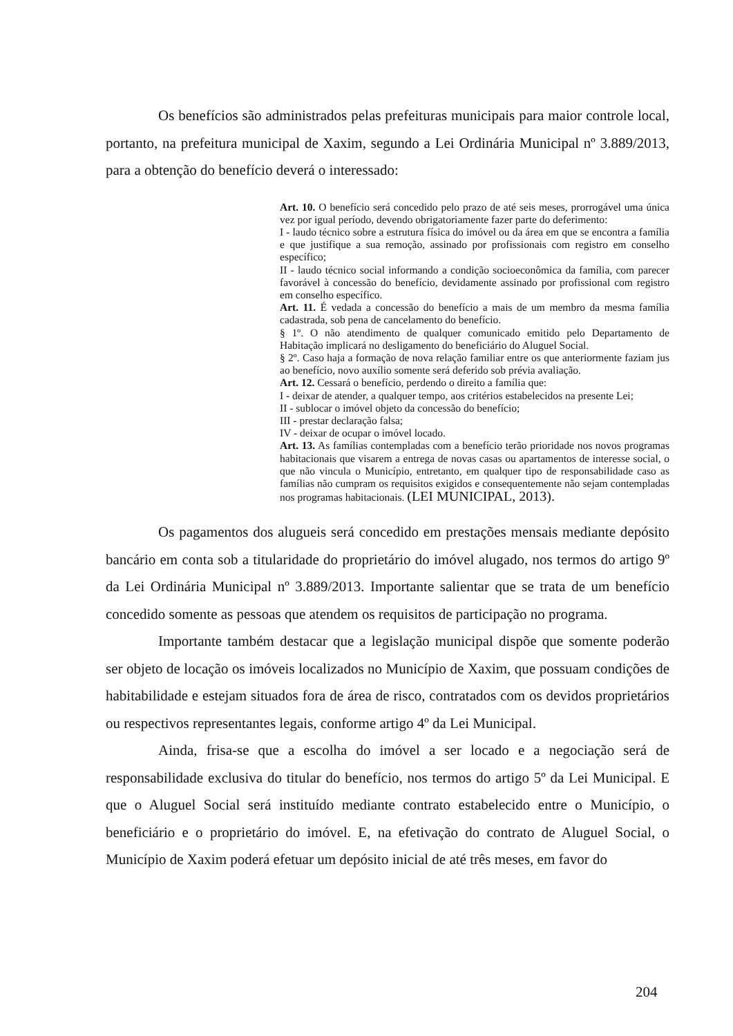Os benefícios são administrados pelas prefeituras municipais para maior controle local, portanto, na prefeitura municipal de Xaxim, segundo a Lei Ordinária Municipal nº 3.889/2013, para a obtenção do benefício deverá o interessado:
Art. 10. O benefício será concedido pelo prazo de até seis meses, prorrogável uma única vez por igual período, devendo obrigatoriamente fazer parte do deferimento:
I - laudo técnico sobre a estrutura física do imóvel ou da área em que se encontra a família e que justifique a sua remoção, assinado por profissionais com registro em conselho específico;
II - laudo técnico social informando a condição socioeconômica da família, com parecer favorável à concessão do benefício, devidamente assinado por profissional com registro em conselho específico.
Art. 11. É vedada a concessão do benefício a mais de um membro da mesma família cadastrada, sob pena de cancelamento do benefício.
§ 1º. O não atendimento de qualquer comunicado emitido pelo Departamento de Habitação implicará no desligamento do beneficiário do Aluguel Social.
§ 2º. Caso haja a formação de nova relação familiar entre os que anteriormente faziam jus ao benefício, novo auxílio somente será deferido sob prévia avaliação.
Art. 12. Cessará o benefício, perdendo o direito a família que:
I - deixar de atender, a qualquer tempo, aos critérios estabelecidos na presente Lei;
II - sublocar o imóvel objeto da concessão do benefício;
III - prestar declaração falsa;
IV - deixar de ocupar o imóvel locado.
Art. 13. As famílias contempladas com a benefício terão prioridade nos novos programas habitacionais que visarem a entrega de novas casas ou apartamentos de interesse social, o que não vincula o Município, entretanto, em qualquer tipo de responsabilidade caso as famílias não cumpram os requisitos exigidos e consequentemente não sejam contempladas nos programas habitacionais. (LEI MUNICIPAL, 2013).
Os pagamentos dos alugueis será concedido em prestações mensais mediante depósito bancário em conta sob a titularidade do proprietário do imóvel alugado, nos termos do artigo 9º da Lei Ordinária Municipal nº 3.889/2013. Importante salientar que se trata de um benefício concedido somente as pessoas que atendem os requisitos de participação no programa.
Importante também destacar que a legislação municipal dispõe que somente poderão ser objeto de locação os imóveis localizados no Município de Xaxim, que possuam condições de habitabilidade e estejam situados fora de área de risco, contratados com os devidos proprietários ou respectivos representantes legais, conforme artigo 4º da Lei Municipal.
Ainda, frisa-se que a escolha do imóvel a ser locado e a negociação será de responsabilidade exclusiva do titular do benefício, nos termos do artigo 5º da Lei Municipal. E que o Aluguel Social será instituído mediante contrato estabelecido entre o Município, o beneficiário e o proprietário do imóvel. E, na efetivação do contrato de Aluguel Social, o Município de Xaxim poderá efetuar um depósito inicial de até três meses, em favor do
204